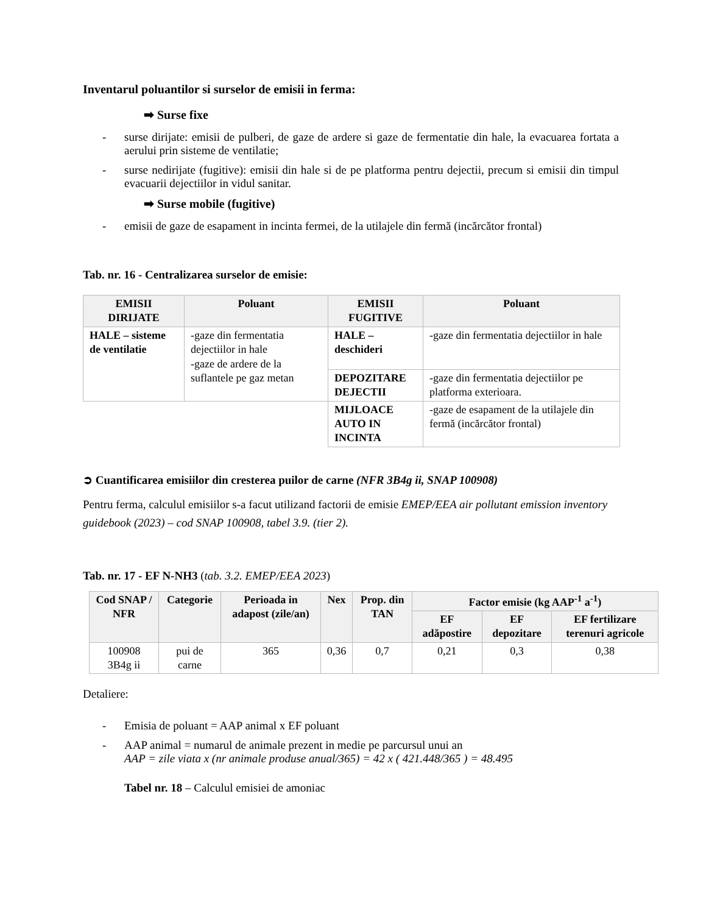Inventarul poluantilor si surselor de emisii in ferma:
➡ Surse fixe
- surse dirijate: emisii de pulberi, de gaze de ardere si gaze de fermentatie din hale, la evacuarea fortata a aerului prin sisteme de ventilatie;
- surse nedirijate (fugitive): emisii din hale si de pe platforma pentru dejectii, precum si emisii din timpul evacuarii dejectiilor in vidul sanitar.
➡ Surse mobile (fugitive)
- emisii de gaze de esapament in incinta fermei, de la utilajele din fermă (incărcător frontal)
Tab. nr. 16 - Centralizarea surselor de emisie:
| EMISII DIRIJATE | Poluant | EMISII FUGITIVE | Poluant |
| --- | --- | --- | --- |
| HALE – sisteme de ventilatie | -gaze din fermentatia dejectiilor in hale -gaze de ardere de la suflantele pe gaz metan | HALE – deschideri | -gaze din fermentatia dejectiilor in hale |
| | | DEPOZITARE DEJECTII | -gaze din fermentatia dejectiilor pe platforma exterioara. |
| | | MIJLOACE AUTO IN INCINTA | -gaze de esapament de la utilajele din fermă (incărcător frontal) |
➲ Cuantificarea emisiilor din cresterea puilor de carne (NFR 3B4g ii, SNAP 100908)
Pentru ferma, calculul emisiilor s-a facut utilizand factorii de emisie EMEP/EEA air pollutant emission inventory guidebook (2023) – cod SNAP 100908, tabel 3.9. (tier 2).
Tab. nr. 17 - EF N-NH3 (tab. 3.2. EMEP/EEA 2023)
| Cod SNAP / NFR | Categorie | Perioada in adapost (zile/an) | Nex | Prop. din TAN | Factor emisie (kg AAP<sup>-1</sup> a<sup>-1</sup>) | | |
| --- | --- | --- | --- | --- | --- | --- | --- |
| | | | | | EF adăpostire | EF depozitare | EF fertilizare terenuri agricole |
| 100908 3B4g ii | pui de carne | 365 | 0,36 | 0,7 | 0,21 | 0,3 | 0,38 |
Detaliere:
- Emisia de poluant = AAP animal x EF poluant
- AAP animal = numarul de animale prezent in medie pe parcursul unui an
AAP = zile viata x (nr animale produse anual/365) = 42 x ( 421.448/365 ) = 48.495
Tabel nr. 18 – Calculul emisiei de amoniac